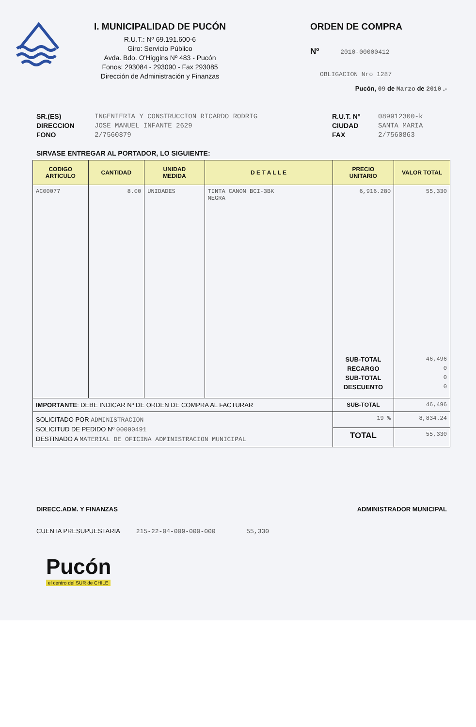I. MUNICIPALIDAD DE PUCÓN
R.U.T.: Nº 69.191.600-6
Giro: Servicio Público
Avda. Bdo. O'Higgins Nº 483 - Pucón
Fonos: 293084 - 293090 - Fax 293085
Dirección de Administración y Finanzas
ORDEN DE COMPRA
Nº 2010-00000412
OBLIGACION Nro 1287
Pucón, 09 de Marzo de 2010 .-
SR.(ES)
DIRECCION
FONO
INGENIERIA Y CONSTRUCCION RICARDO RODRIG
JOSE MANUEL INFANTE 2629
2/7560879
R.U.T. Nº
CIUDAD
FAX
089912300-k
SANTA MARIA
2/7560863
SIRVASE ENTREGAR AL PORTADOR, LO SIGUIENTE:
| CODIGO ARTICULO | CANTIDAD | UNIDAD MEDIDA | D E T A L L E | PRECIO UNITARIO | VALOR TOTAL |
| --- | --- | --- | --- | --- | --- |
| AC00077 | 8.00 | UNIDADES | TINTA CANON BCI-3BK NEGRA | 6,916.280 SUB-TOTAL RECARGO SUB-TOTAL DESCUENTO | 55,330 46,496 0 0 0 |
| IMPORTANTE : DEBE INDICAR Nº DE ORDEN DE COMPRA AL FACTURAR | | | | SUB-TOTAL | 46,496 |
| SOLICITADO POR ADMINISTRACION SOLICITUD DE PEDIDO Nº 00000491 DESTINADO A MATERIAL DE OFICINA ADMINISTRACION MUNICIPAL | | | | 19 % | 8,834.24 |
| | | | | TOTAL | 55,330 |
DIRECC.ADM. Y FINANZAS ADMINISTRADOR MUNICIPAL
CUENTA PRESUPUESTARIA 215-22-04-009-000-000 55,330
Pucón
el centro del SUR de CHILE